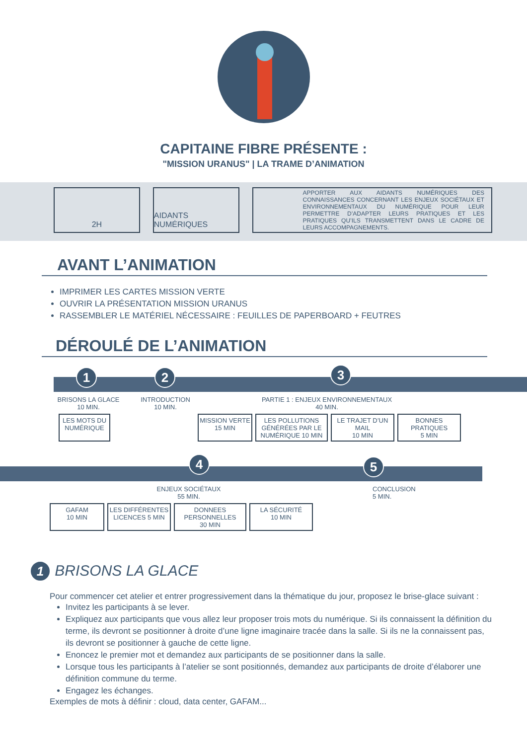CAPITAINE FIBRE PRÉSENTE :
"MISSION URANUS" | LA TRAME D’ANIMATION
2H AIDANTS NUMÉRIQUES
APPORTER AUX AIDANTS NUMÉRIQUES DES CONNAISSANCES CONCERNANT LES ENJEUX SOCIÉTAUX ET ENVIRONNEMENTAUX DU NUMÉRIQUE POUR LEUR PERMETTRE D’ADAPTER LEURS PRATIQUES ET LES PRATIQUES QU’ILS TRANSMETTENT DANS LE CADRE DE LEURS ACCOMPAGNEMENTS.
AVANT L’ANIMATION
IMPRIMER LES CARTES MISSION VERTE
OUVRIR LA PRÉSENTATION MISSION URANUS
RASSEMBLER LE MATÉRIEL NÉCESSAIRE : FEUILLES DE PAPERBOARD + FEUTRES
DÉROULÉ DE L’ANIMATION
1 2 3
BRISONS LA GLACE
10 MIN.
INTRODUCTION
10 MIN.
PARTIE 1 : ENJEUX ENVIRONNEMENTAUX
40 MIN.
LES MOTS DU NUMÉRIQUE
MISSION VERTE
15 MIN
LES POLLUTIONS GÉNÉRÉES PAR LE NUMÉRIQUE 10 MIN
LE TRAJET D’UN MAIL
10 MIN
BONNES PRATIQUES
5 MIN
4 5
ENJEUX SOCIÉTAUX
55 MIN.
CONCLUSION
5 MIN.
GAFAM
10 MIN
LES DIFFÉRENTES LICENCES 5 MIN
DONNEES PERSONNELLES
30 MIN
LA SÉCURITÉ
10 MIN
1 BRISONS LA GLACE
Pour commencer cet atelier et entrer progressivement dans la thématique du jour, proposez le brise-glace suivant :
Invitez les participants à se lever.
Expliquez aux participants que vous allez leur proposer trois mots du numérique. Si ils connaissent la définition du terme, ils devront se positionner à droite d’une ligne imaginaire tracée dans la salle. Si ils ne la connaissent pas, ils devront se positionner à gauche de cette ligne.
Enoncez le premier mot et demandez aux participants de se positionner dans la salle.
Lorsque tous les participants à l’atelier se sont positionnés, demandez aux participants de droite d’élaborer une définition commune du terme.
Engagez les échanges.
Exemples de mots à définir : cloud, data center, GAFAM...